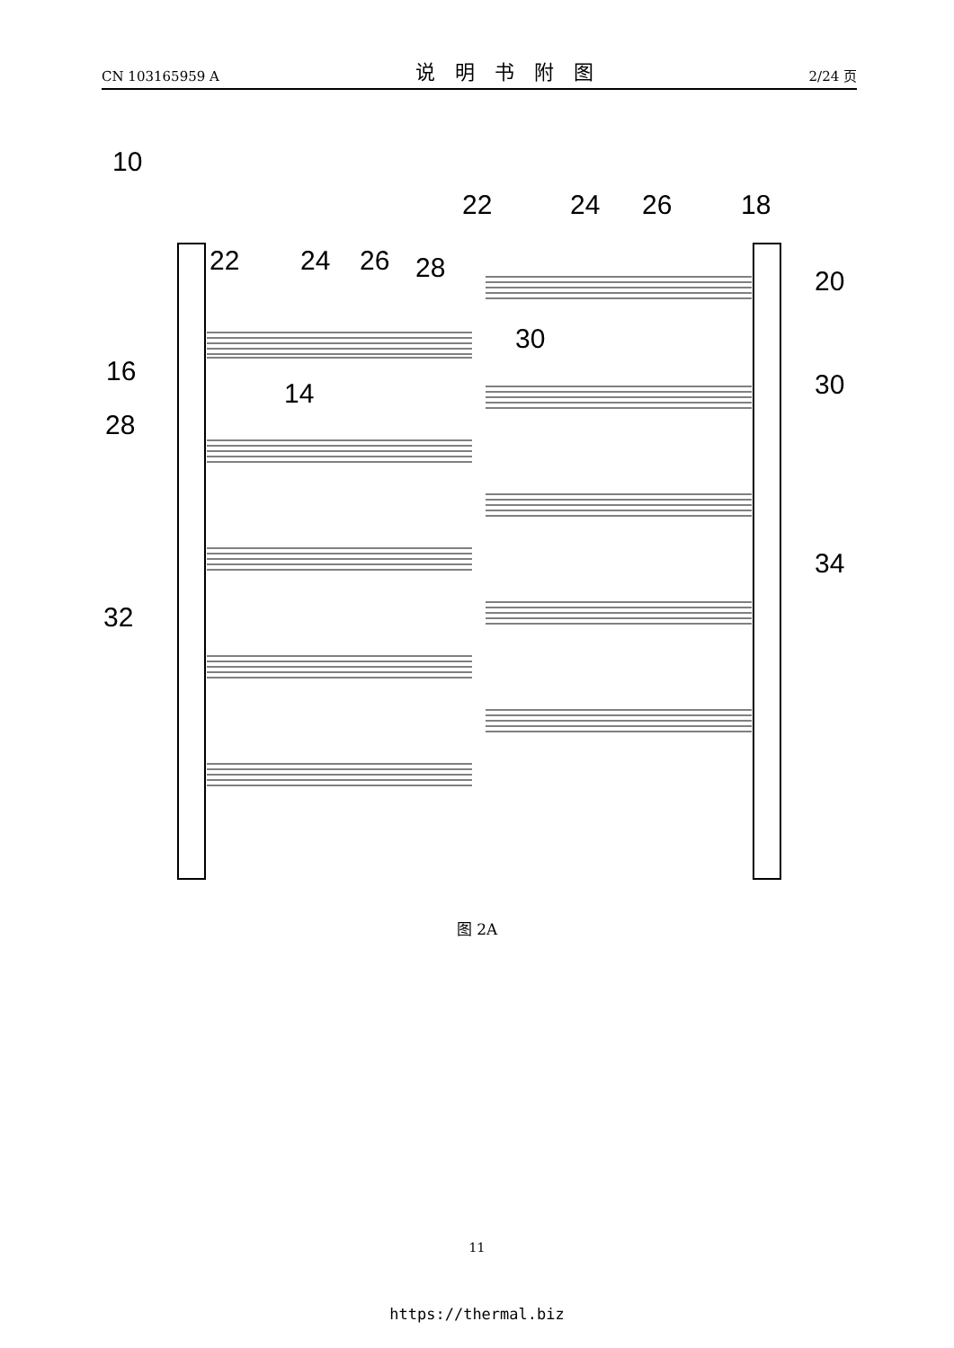CN 103165959 A 说明书附图 2/24 页
10
22
24
26
28
22
24
26
18
20
30
16
14
30
28
34
32
图 2A
11
https://thermal.biz